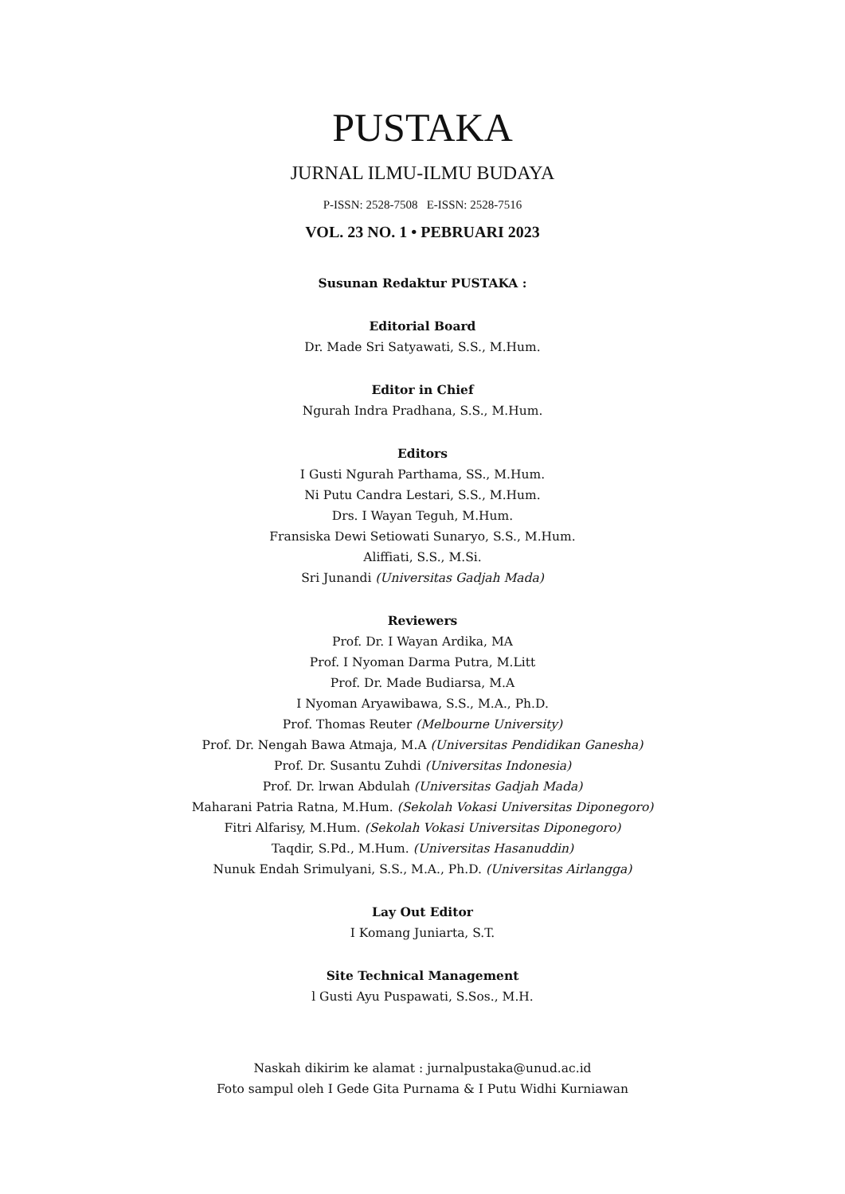PUSTAKA
JURNAL ILMU-ILMU BUDAYA
P-ISSN: 2528-7508 E-ISSN: 2528-7516
VOL. 23 NO. 1 • PEBRUARI 2023
Susunan Redaktur PUSTAKA :
Editorial Board
Dr. Made Sri Satyawati, S.S., M.Hum.
Editor in Chief
Ngurah Indra Pradhana, S.S., M.Hum.
Editors
I Gusti Ngurah Parthama, SS., M.Hum.
Ni Putu Candra Lestari, S.S., M.Hum.
Drs. I Wayan Teguh, M.Hum.
Fransiska Dewi Setiowati Sunaryo, S.S., M.Hum.
Aliffiati, S.S., M.Si.
Sri Junandi (Universitas Gadjah Mada)
Reviewers
Prof. Dr. I Wayan Ardika, MA
Prof. I Nyoman Darma Putra, M.Litt
Prof. Dr. Made Budiarsa, M.A
I Nyoman Aryawibawa, S.S., M.A., Ph.D.
Prof. Thomas Reuter (Melbourne University)
Prof. Dr. Nengah Bawa Atmaja, M.A (Universitas Pendidikan Ganesha)
Prof. Dr. Susantu Zuhdi (Universitas Indonesia)
Prof. Dr. lrwan Abdulah (Universitas Gadjah Mada)
Maharani Patria Ratna, M.Hum. (Sekolah Vokasi Universitas Diponegoro)
Fitri Alfarisy, M.Hum. (Sekolah Vokasi Universitas Diponegoro)
Taqdir, S.Pd., M.Hum. (Universitas Hasanuddin)
Nunuk Endah Srimulyani, S.S., M.A., Ph.D. (Universitas Airlangga)
Lay Out Editor
I Komang Juniarta, S.T.
Site Technical Management
l Gusti Ayu Puspawati, S.Sos., M.H.
Naskah dikirim ke alamat : jurnalpustaka@unud.ac.id
Foto sampul oleh I Gede Gita Purnama & I Putu Widhi Kurniawan